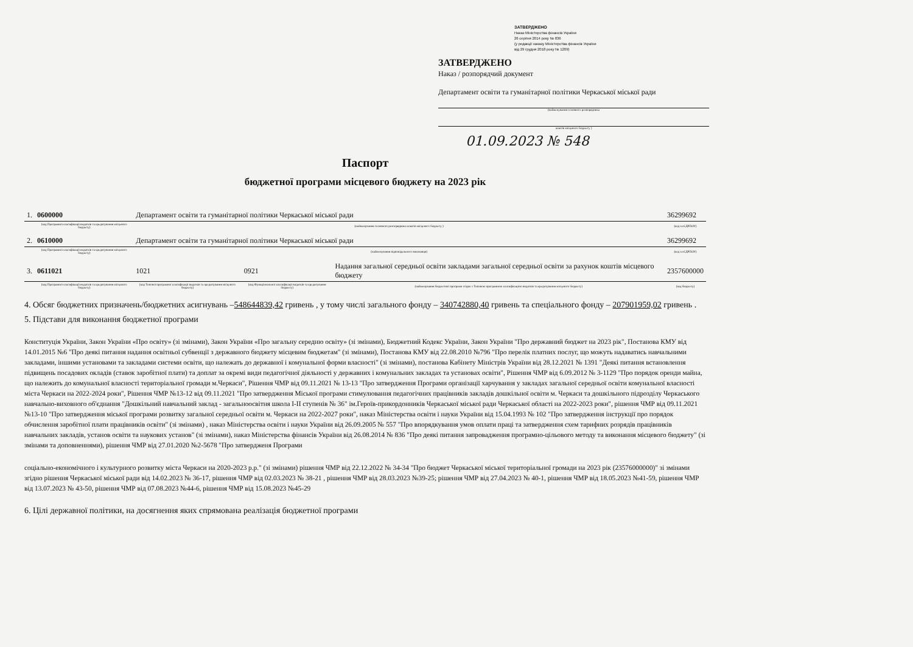ЗАТВЕРДЖЕНО
Наказ Міністерства фінансів України
26 серпня 2014 року № 836
(у редакції наказу Міністерства фінансів України
від 29 грудня 2018 року № 1209)
ЗАТВЕРДЖЕНО
Наказ / розпорядчий документ
Департамент освіти та гуманітарної політики Черкаської міської ради
(найменування головного розпорядника
коштів місцевого бюджету )
01.09.2023 № 548
Паспорт
бюджетної програми місцевого бюджету на 2023 рік
| 1. | 0600000 | Департамент освіти та гуманітарної політики Черкаської міської ради | | | 36299692 |
| | (код Програмної класифікації видатків та кредитування місцевого бюджету) | (найменування головного розпорядника коштів місцевого бюджету ) | | | (код за ЄДРПОУ) |
| 2. | 0610000 | Департамент освіти та гуманітарної політики Черкаської міської ради | | | 36299692 |
| | (код Програмної класифікації видатків та кредитування місцевого бюджету) | (найменування відповідального виконавця) | | | (код за ЄДРПОУ) |
| 3. | 0611021 | 1021 | 0921 | Надання загальної середньої освіти закладами загальної середньої освіти за рахунок коштів місцевого бюджету | 2357600000 |
| | (код Програмної класифікації видатків та кредитування місцевого бюджету) | (код Типової програмної класифікації видатків та кредитування місцевого бюджету) | (код Функціональної класифікації видатків та кредитування бюджету) | (найменування бюджетної програми згідно з Типовою програмною класифікацією видатків та кредитування місцевого бюджету) | (код бюджету) |
4. Обсяг бюджетних призначень/бюджетних асигнувань –548644839,42 гривень , у тому числі загального фонду – 340742880,40 гривень та спеціального фонду – 207901959,02 гривень .
5. Підстави для виконання бюджетної програми
Конституція України, Закон України «Про освіту» (зі змінами), Закон України «Про загальну середню освіту» (зі змінами), Бюджетний Кодекс України, Закон України "Про державний бюджет на 2023 рік", Постанова КМУ від 14.01.2015 №6 "Про деякі питання надання освітньої субвенції з державного бюджету місцевим бюджетам" (зі змінами), Постанова КМУ від 22.08.2010 №796 "Про перелік платних послуг, що можуть надаватись навчальними закладами, іншими установами та закладами системи освіти, що належать до державної і комунальної форми власності" (зі змінами), постанова Кабінету Міністрів України від 28.12.2021 № 1391 "Деякі питання встановлення підвищень посадових окладів (ставок заробітної плати) та доплат за окремі види педагогічної діяльності у державних і комунальних закладах та установах освіти", Рішення ЧМР від 6.09.2012 № 3-1129 "Про порядок оренди майна, що належить до комунальної власності територіальної громади м.Черкаси", Рішення ЧМР від 09.11.2021 № 13-13 "Про затвердження Програми організації харчування у закладах загальної середньої освіти комунальної власності міста Черкаси на 2022-2024 роки", Рішення ЧМР №13-12 від 09.11.2021 "Про затвердження Міської програми стимулювання педагогічних працівників закладів дошкільної освіти м. Черкаси та дошкільного підрозділу Черкаського навчально-виховного об'єднання "Дошкільний навчальний заклад - загальноосвітня школа І-ІІ ступенів № 36" ім.Героїв-прикордонників Черкаської міської ради Черкаської області на 2022-2023 роки", рішення ЧМР від 09.11.2021 №13-10 "Про затвердження міської програми розвитку загальної середньої освіти м. Черкаси на 2022-2027 роки", наказ Міністерства освіти і науки України від 15.04.1993 № 102 "Про затвердження інструкції про порядок обчислення заробітної плати працівників освіти" (зі змінами) , наказ Міністерства освіти і науки України від 26.09.2005 № 557 "Про впорядкування умов оплати праці та затвердження схем тарифних розрядів працівників навчальних закладів, установ освіти та наукових установ" (зі змінами), наказ Міністерства фінансів України від 26.08.2014 № 836 "Про деякі питання запровадження програмно-цільового методу та виконання місцевого бюджету" (зі змінами та доповненнями), рішення ЧМР від 27.01.2020 №2-5678 "Про затвердженя Програми
соціально-економічного і культурного розвитку міста Черкаси на 2020-2023 р.р." (зі змінами) рішення ЧМР від 22.12.2022 № 34-34 "Про бюджет Черкаської міської територіальної громади на 2023 рік (23576000000)" зі змінами згідно рішення Черкаської міської ради від 14.02.2023 № 36-17, рішення ЧМР від 02.03.2023 № 38-21 , рішення ЧМР від 28.03.2023 №39-25; рішення ЧМР від 27.04.2023 № 40-1, рішення ЧМР від 18.05.2023 №41-59, рішення ЧМР від 13.07.2023 № 43-50, рішення ЧМР від 07.08.2023 №44-6, рішення ЧМР від 15.08.2023 №45-29
6. Цілі державної політики, на досягнення яких спрямована реалізація бюджетної програми